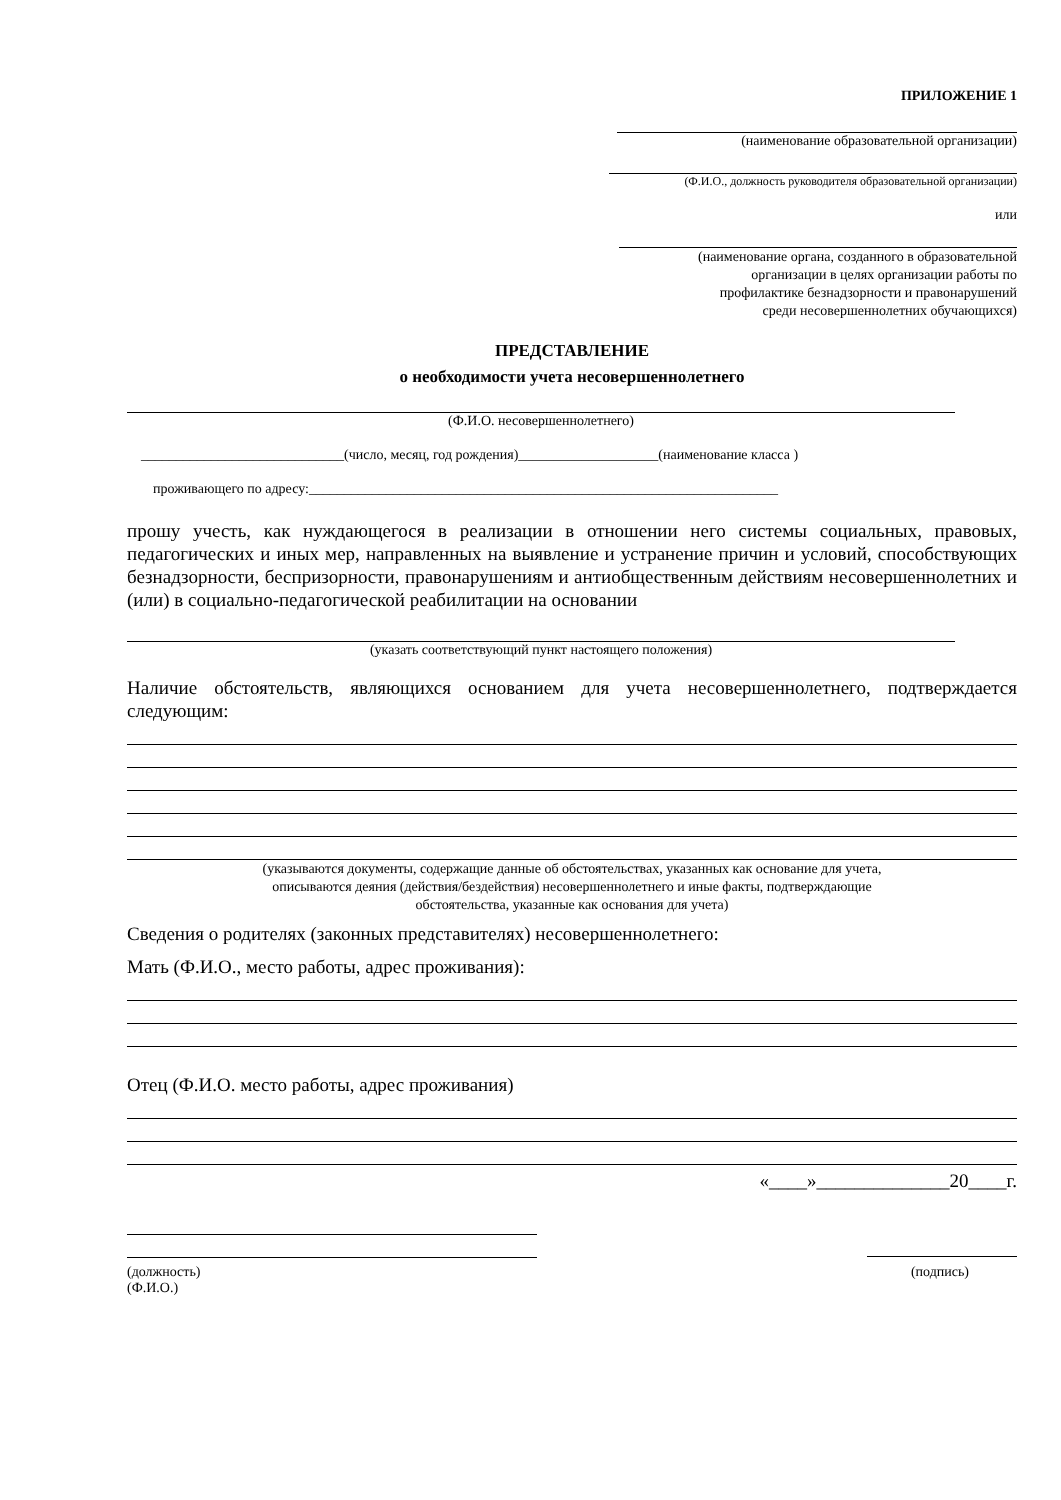ПРИЛОЖЕНИЕ 1
(наименование образовательной организации)
(Ф.И.О., должность руководителя образовательной организации)
или
(наименование органа, созданного в образовательной
организации в целях организации работы по
профилактике безнадзорности и правонарушений
среди несовершеннолетних обучающихся)
ПРЕДСТАВЛЕНИЕ
о необходимости учета несовершеннолетнего
(Ф.И.О. несовершеннолетнего)
_____________________________(число, месяц, год рождения)____________________(наименование класса )
проживающего по адресу:___________________________________________________________________
прошу учесть, как нуждающегося в реализации в отношении него системы социальных, правовых, педагогических и иных мер, направленных на выявление и устранение причин и условий, способствующих безнадзорности, беспризорности, правонарушениям и антиобщественным действиям несовершеннолетних и (или) в социально-педагогической реабилитации на основании
(указать соответствующий пункт настоящего положения)
Наличие обстоятельств, являющихся основанием для учета несовершеннолетнего, подтверждается следующим:
(указываются документы, содержащие данные об обстоятельствах, указанных как основание для учета,
описываются деяния (действия/бездействия) несовершеннолетнего и иные факты, подтверждающие
обстоятельства, указанные как основания для учета)
Сведения о родителях (законных представителях) несовершеннолетнего:
Мать (Ф.И.О., место работы, адрес проживания):
Отец (Ф.И.О. место работы, адрес проживания)
«____»______________20____г.
(должность)
(Ф.И.О.)
(подпись)